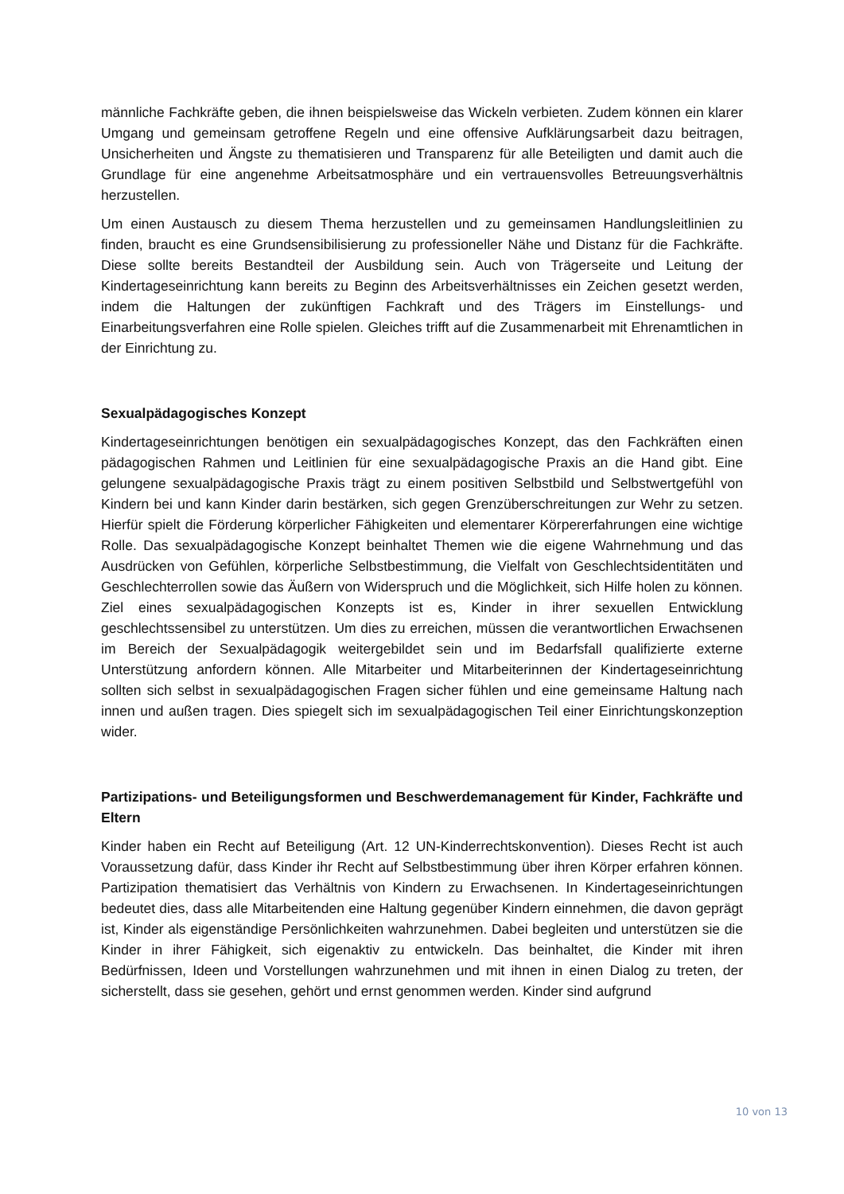männliche Fachkräfte geben, die ihnen beispielsweise das Wickeln verbieten. Zudem können ein klarer Umgang und gemeinsam getroffene Regeln und eine offensive Aufklärungsarbeit dazu beitragen, Unsicherheiten und Ängste zu thematisieren und Transparenz für alle Beteiligten und damit auch die Grundlage für eine angenehme Arbeitsatmosphäre und ein vertrauensvolles Betreuungsverhältnis herzustellen.
Um einen Austausch zu diesem Thema herzustellen und zu gemeinsamen Handlungsleitlinien zu finden, braucht es eine Grundsensibilisierung zu professioneller Nähe und Distanz für die Fachkräfte. Diese sollte bereits Bestandteil der Ausbildung sein. Auch von Trägerseite und Leitung der Kindertageseinrichtung kann bereits zu Beginn des Arbeitsverhältnisses ein Zeichen gesetzt werden, indem die Haltungen der zukünftigen Fachkraft und des Trägers im Einstellungs- und Einarbeitungsverfahren eine Rolle spielen. Gleiches trifft auf die Zusammenarbeit mit Ehrenamtlichen in der Einrichtung zu.
Sexualpädagogisches Konzept
Kindertageseinrichtungen benötigen ein sexualpädagogisches Konzept, das den Fachkräften einen pädagogischen Rahmen und Leitlinien für eine sexualpädagogische Praxis an die Hand gibt. Eine gelungene sexualpädagogische Praxis trägt zu einem positiven Selbstbild und Selbstwertgefühl von Kindern bei und kann Kinder darin bestärken, sich gegen Grenzüberschreitungen zur Wehr zu setzen. Hierfür spielt die Förderung körperlicher Fähigkeiten und elementarer Körpererfahrungen eine wichtige Rolle. Das sexualpädagogische Konzept beinhaltet Themen wie die eigene Wahrnehmung und das Ausdrücken von Gefühlen, körperliche Selbstbestimmung, die Vielfalt von Geschlechtsidentitäten und Geschlechterrollen sowie das Äußern von Widerspruch und die Möglichkeit, sich Hilfe holen zu können. Ziel eines sexualpädagogischen Konzepts ist es, Kinder in ihrer sexuellen Entwicklung geschlechtssensibel zu unterstützen. Um dies zu erreichen, müssen die verantwortlichen Erwachsenen im Bereich der Sexualpädagogik weitergebildet sein und im Bedarfsfall qualifizierte externe Unterstützung anfordern können. Alle Mitarbeiter und Mitarbeiterinnen der Kindertageseinrichtung sollten sich selbst in sexualpädagogischen Fragen sicher fühlen und eine gemeinsame Haltung nach innen und außen tragen. Dies spiegelt sich im sexualpädagogischen Teil einer Einrichtungskonzeption wider.
Partizipations- und Beteiligungsformen und Beschwerdemanagement für Kinder, Fachkräfte und Eltern
Kinder haben ein Recht auf Beteiligung (Art. 12 UN-Kinderrechtskonvention). Dieses Recht ist auch Voraussetzung dafür, dass Kinder ihr Recht auf Selbstbestimmung über ihren Körper erfahren können. Partizipation thematisiert das Verhältnis von Kindern zu Erwachsenen. In Kindertageseinrichtungen bedeutet dies, dass alle Mitarbeitenden eine Haltung gegenüber Kindern einnehmen, die davon geprägt ist, Kinder als eigenständige Persönlichkeiten wahrzunehmen. Dabei begleiten und unterstützen sie die Kinder in ihrer Fähigkeit, sich eigenaktiv zu entwickeln. Das beinhaltet, die Kinder mit ihren Bedürfnissen, Ideen und Vorstellungen wahrzunehmen und mit ihnen in einen Dialog zu treten, der sicherstellt, dass sie gesehen, gehört und ernst genommen werden. Kinder sind aufgrund
10 von 13